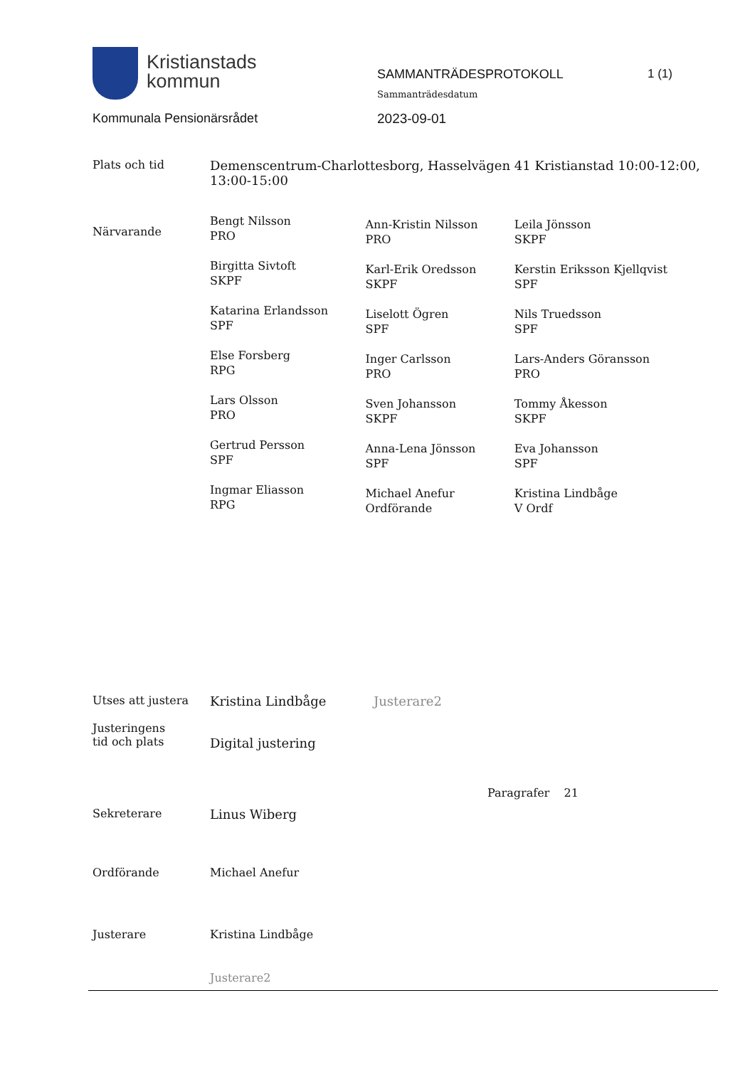Kristianstads
kommun
Kommunala Pensionärsrådet
SAMMANTRÄDESPROTOKOLL
Sammanträdesdatum
2023-09-01
1 (1)
| Plats och tid | Demenscentrum-Charlottesborg, Hasselvägen 41 Kristianstad 10:00-12:00, 13:00-15:00 | | |
| Närvarande | Bengt Nilsson PRO Birgitta Sivtoft SKPF Katarina Erlandsson SPF Else Forsberg RPG Lars Olsson PRO Gertrud Persson SPF Ingmar Eliasson RPG | Ann-Kristin Nilsson PRO Karl-Erik Oredsson SKPF Liselott Ögren SPF Inger Carlsson PRO Sven Johansson SKPF Anna-Lena Jönsson SPF Michael Anefur Ordförande | Leila Jönsson SKPF Kerstin Eriksson Kjellqvist SPF Nils Truedsson SPF Lars-Anders Göransson PRO Tommy Åkesson SKPF Eva Johansson SPF Kristina Lindbåge V Ordf |
| Utses att justera | Kristina Lindbåge | Justerare2 |
| Justeringens tid och plats | Digital justering | |
| | | Paragrafer 21 |
| Sekreterare | Linus Wiberg | |
| Ordförande | Michael Anefur | |
| Justerare | Kristina Lindbåge | |
| | Justerare2 | |